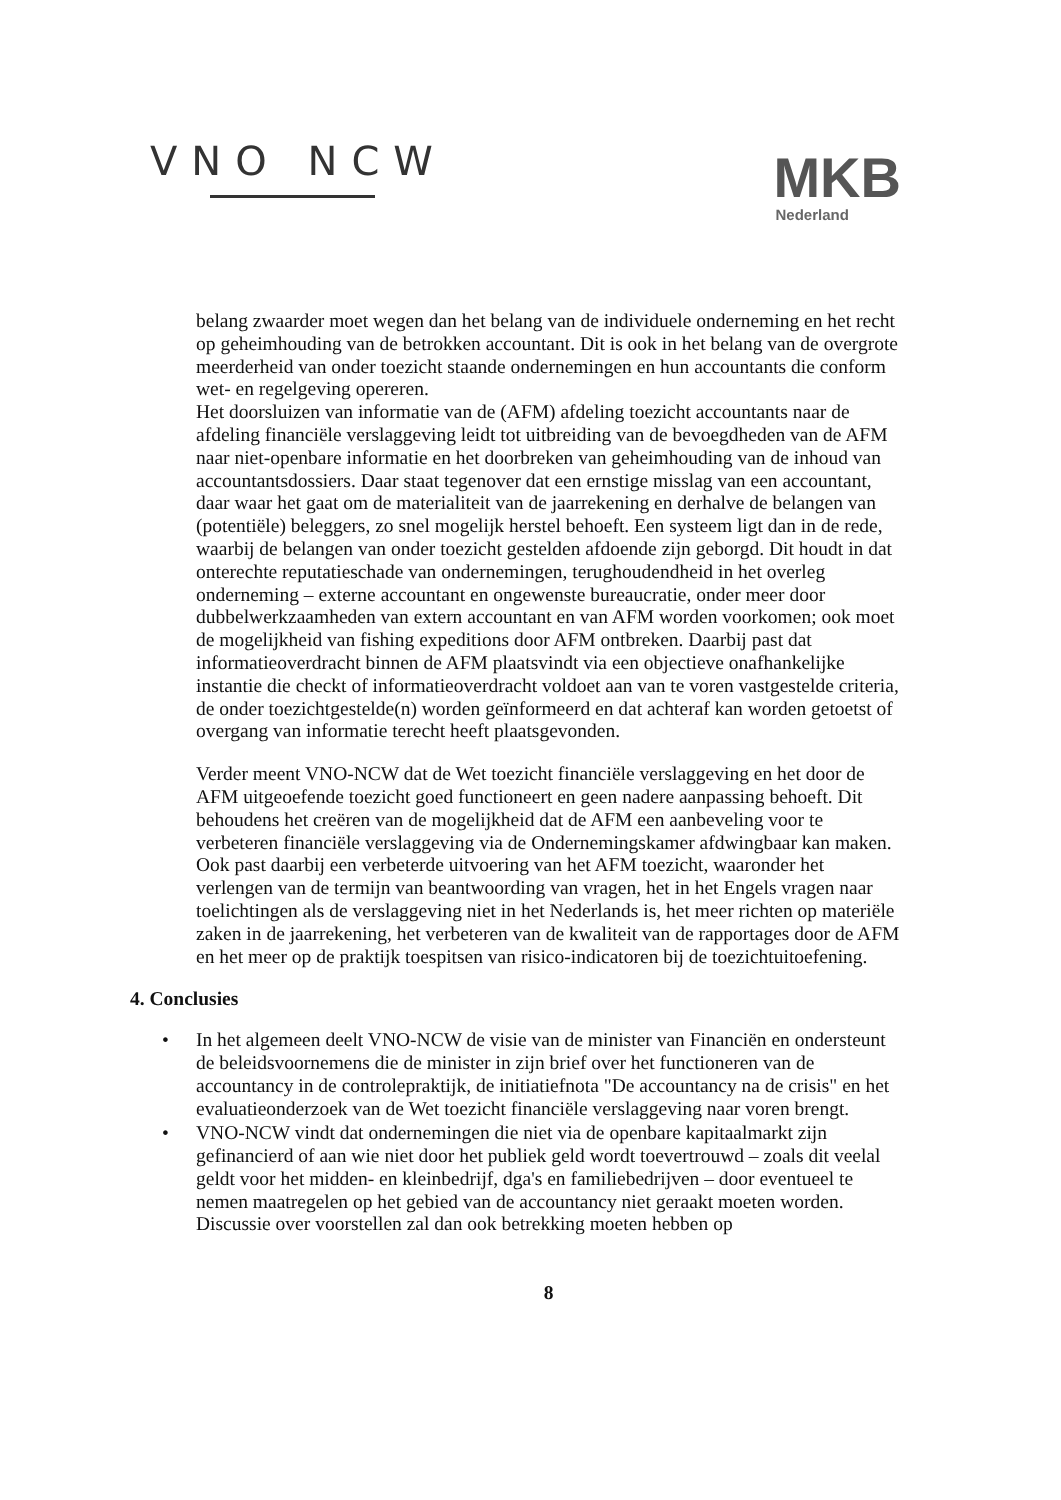VNO NCW
MKB
Nederland
belang zwaarder moet wegen dan het belang van de individuele onderneming en het recht op geheimhouding van de betrokken accountant. Dit is ook in het belang van de overgrote meerderheid van onder toezicht staande ondernemingen en hun accountants die conform wet- en regelgeving opereren.
Het doorsluizen van informatie van de (AFM) afdeling toezicht accountants naar de afdeling financiële verslaggeving leidt tot uitbreiding van de bevoegdheden van de AFM naar niet-openbare informatie en het doorbreken van geheimhouding van de inhoud van accountantsdossiers. Daar staat tegenover dat een ernstige misslag van een accountant, daar waar het gaat om de materialiteit van de jaarrekening en derhalve de belangen van (potentiële) beleggers, zo snel mogelijk herstel behoeft. Een systeem ligt dan in de rede, waarbij de belangen van onder toezicht gestelden afdoende zijn geborgd. Dit houdt in dat onterechte reputatieschade van ondernemingen, terughoudendheid in het overleg onderneming – externe accountant en ongewenste bureaucratie, onder meer door dubbelwerkzaamheden van extern accountant en van AFM worden voorkomen; ook moet de mogelijkheid van fishing expeditions door AFM ontbreken. Daarbij past dat informatieoverdracht binnen de AFM plaatsvindt via een objectieve onafhankelijke instantie die checkt of informatieoverdracht voldoet aan van te voren vastgestelde criteria, de onder toezichtgestelde(n) worden geïnformeerd en dat achteraf kan worden getoetst of overgang van informatie terecht heeft plaatsgevonden.
Verder meent VNO-NCW dat de Wet toezicht financiële verslaggeving en het door de AFM uitgeoefende toezicht goed functioneert en geen nadere aanpassing behoeft. Dit behoudens het creëren van de mogelijkheid dat de AFM een aanbeveling voor te verbeteren financiële verslaggeving via de Ondernemingskamer afdwingbaar kan maken. Ook past daarbij een verbeterde uitvoering van het AFM toezicht, waaronder het verlengen van de termijn van beantwoording van vragen, het in het Engels vragen naar toelichtingen als de verslaggeving niet in het Nederlands is, het meer richten op materiële zaken in de jaarrekening, het verbeteren van de kwaliteit van de rapportages door de AFM en het meer op de praktijk toespitsen van risico-indicatoren bij de toezichtuitoefening.
4. Conclusies
• In het algemeen deelt VNO-NCW de visie van de minister van Financiën en ondersteunt de beleidsvoornemens die de minister in zijn brief over het functioneren van de accountancy in de controlepraktijk, de initiatiefnota "De accountancy na de crisis" en het evaluatieonderzoek van de Wet toezicht financiële verslaggeving naar voren brengt.
• VNO-NCW vindt dat ondernemingen die niet via de openbare kapitaalmarkt zijn gefinancierd of aan wie niet door het publiek geld wordt toevertrouwd – zoals dit veelal geldt voor het midden- en kleinbedrijf, dga's en familiebedrijven – door eventueel te nemen maatregelen op het gebied van de accountancy niet geraakt moeten worden. Discussie over voorstellen zal dan ook betrekking moeten hebben op
8